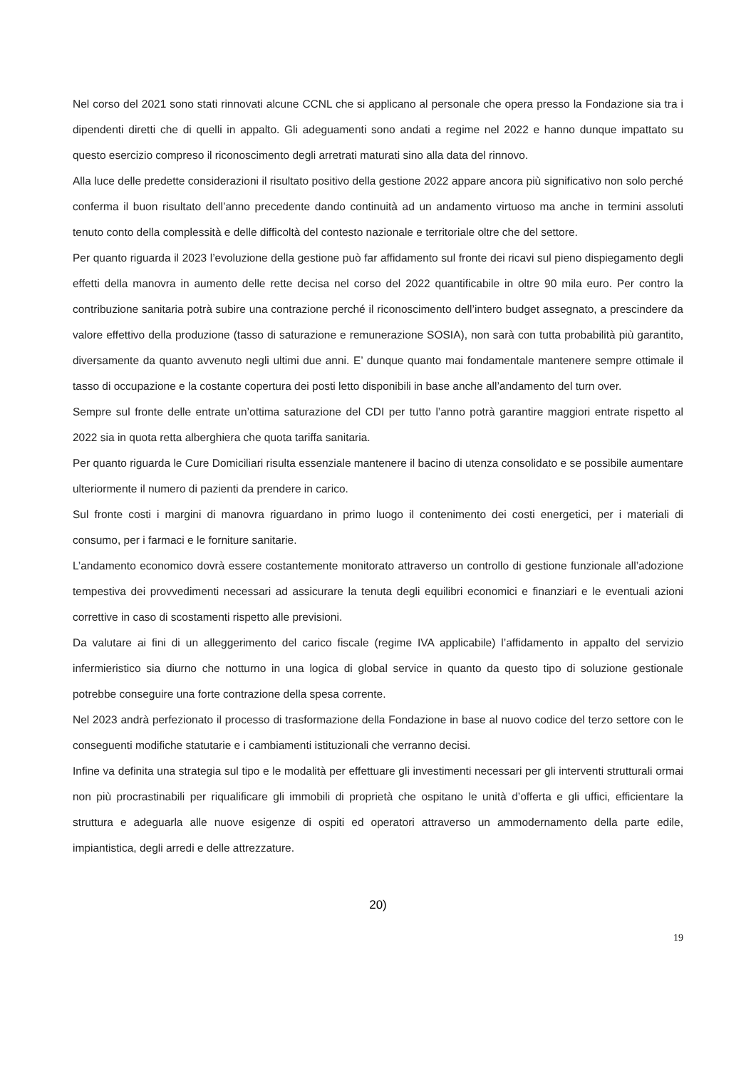Nel corso del 2021 sono stati rinnovati alcune CCNL che si applicano al personale che opera presso la Fondazione sia tra i dipendenti diretti che di quelli in appalto. Gli adeguamenti sono andati a regime nel 2022 e hanno dunque impattato su questo esercizio compreso il riconoscimento degli arretrati maturati sino alla data del rinnovo.
Alla luce delle predette considerazioni il risultato positivo della gestione 2022 appare ancora più significativo non solo perché conferma il buon risultato dell’anno precedente dando continuità ad un andamento virtuoso ma anche in termini assoluti tenuto conto della complessità e delle difficoltà del contesto nazionale e territoriale oltre che del settore.
Per quanto riguarda il 2023 l’evoluzione della gestione può far affidamento sul fronte dei ricavi sul pieno dispiegamento degli effetti della manovra in aumento delle rette decisa nel corso del 2022 quantificabile in oltre 90 mila euro. Per contro la contribuzione sanitaria potrà subire una contrazione perché il riconoscimento dell’intero budget assegnato, a prescindere da valore effettivo della produzione (tasso di saturazione e remunerazione SOSIA), non sarà con tutta probabilità più garantito, diversamente da quanto avvenuto negli ultimi due anni. E’ dunque quanto mai fondamentale mantenere sempre ottimale il tasso di occupazione e la costante copertura dei posti letto disponibili in base anche all’andamento del turn over.
Sempre sul fronte delle entrate un’ottima saturazione del CDI per tutto l’anno potrà garantire maggiori entrate rispetto al 2022 sia in quota retta alberghiera che quota tariffa sanitaria.
Per quanto riguarda le Cure Domiciliari risulta essenziale mantenere il bacino di utenza consolidato e se possibile aumentare ulteriormente il numero di pazienti da prendere in carico.
Sul fronte costi i margini di manovra riguardano in primo luogo il contenimento dei costi energetici, per i materiali di consumo, per i farmaci e le forniture sanitarie.
L’andamento economico dovrà essere costantemente monitorato attraverso un controllo di gestione funzionale all’adozione tempestiva dei provvedimenti necessari ad assicurare la tenuta degli equilibri economici e finanziari e le eventuali azioni correttive in caso di scostamenti rispetto alle previsioni.
Da valutare ai fini di un alleggerimento del carico fiscale (regime IVA applicabile) l’affidamento in appalto del servizio infermieristico sia diurno che notturno in una logica di global service in quanto da questo tipo di soluzione gestionale potrebbe conseguire una forte contrazione della spesa corrente.
Nel 2023 andrà perfezionato il processo di trasformazione della Fondazione in base al nuovo codice del terzo settore con le conseguenti modifiche statutarie e i cambiamenti istituzionali che verranno decisi.
Infine va definita una strategia sul tipo e le modalità per effettuare gli investimenti necessari per gli interventi strutturali ormai non più procrastinabili per riqualificare gli immobili di proprietà che ospitano le unità d’offerta e gli uffici, efficientare la struttura e adeguarla alle nuove esigenze di ospiti ed operatori attraverso un ammodernamento della parte edile, impiantistica, degli arredi e delle attrezzature.
20)
19